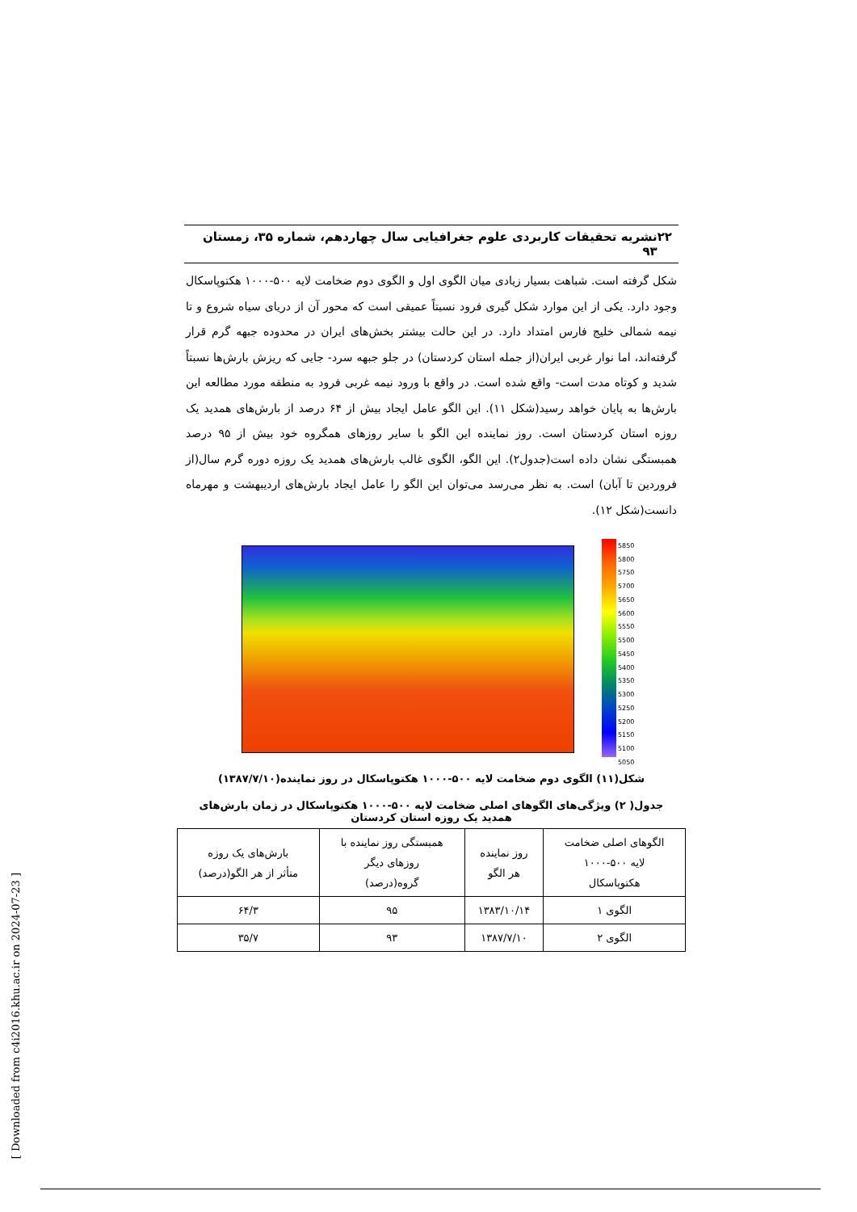۲۲ نشریه تحقیقات کاربردی علوم جغرافیایی سال چهاردهم، شماره ۳۵، زمستان ۹۳
شکل گرفته است. شباهت بسیار زیادی میان الگوی اول و الگوی دوم ضخامت لایه ۵۰۰-۱۰۰۰ هکتوپاسکال وجود دارد. یکی از این موارد شکل گیری فرود نسبتاً عمیقی است که محور آن از دریای سیاه شروع و تا نیمه شمالی خلیج فارس امتداد دارد. در این حالت بیشتر بخش‌های ایران در محدوده جبهه گرم قرار گرفته‌اند، اما نوار غربی ایران(از جمله استان کردستان) در جلو جبهه سرد- جایی که ریزش بارش‌ها نسبتاً شدید و کوتاه مدت است- واقع شده است. در واقع با ورود نیمه غربی فرود به منطقه مورد مطالعه این بارش‌ها به پایان خواهد رسید(شکل ۱۱). این الگو عامل ایجاد بیش از ۶۴ درصد از بارش‌های همدید یک روزه استان کردستان است. روز نماینده این الگو با سایر روزهای همگروه خود بیش از ۹۵ درصد همبستگی نشان داده است(جدول۲). این الگو، الگوی غالب بارش‌های همدید یک روزه دوره گرم سال(از فروردین تا آبان) است. به نظر می‌رسد می‌توان این الگو را عامل ایجاد بارش‌های اردیبهشت و مهرماه دانست(شکل ۱۲).
5850
5800
5750
5700
5650
5600
5550
5500
5450
5400
5350
5300
5250
5200
5150
5100
5050
شکل(۱۱) الگوی دوم ضخامت لایه ۵۰۰-۱۰۰۰ هکتوپاسکال در روز نماینده(۱۳۸۷/۷/۱۰)
جدول( ۲) ویژگی‌های الگوهای اصلی ضخامت لایه ۵۰۰-۱۰۰۰ هکتوپاسکال در زمان بارش‌های همدید یک روزه استان کردستان
| الگوهای اصلی ضخامت لایه ۵۰۰-۱۰۰۰ هکتوپاسکال | روز نماینده هر الگو | همبستگی روز نماینده با روزهای دیگر گروه(درصد) | بارش‌های یک روزه متأثر از هر الگو(درصد) |
| --- | --- | --- | --- |
| الگوی ۱ | ۱۳۸۳/۱۰/۱۴ | ۹۵ | ۶۴/۳ |
| الگوی ۲ | ۱۳۸۷/۷/۱۰ | ۹۳ | ۳۵/۷ |
[ Downloaded from c4i2016.khu.ac.ir on 2024-07-23 ]